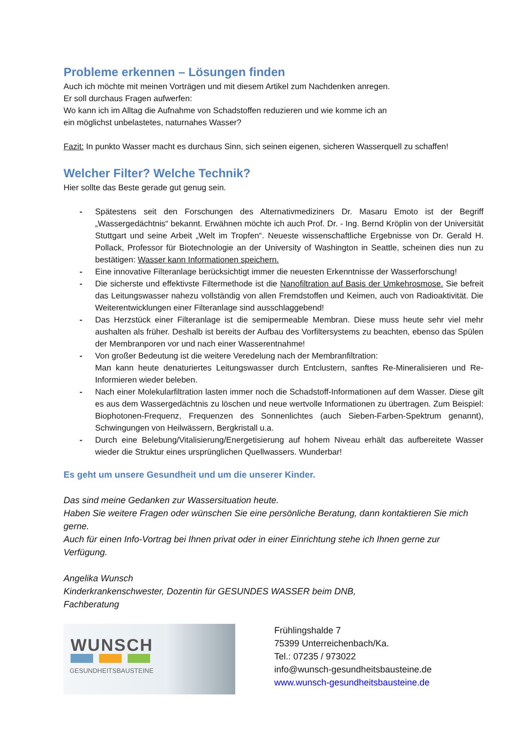Probleme erkennen – Lösungen finden
Auch ich möchte mit meinen Vorträgen und mit diesem Artikel zum Nachdenken anregen.
Er soll durchaus Fragen aufwerfen:
Wo kann ich im Alltag die Aufnahme von Schadstoffen reduzieren und wie komme ich an
ein möglichst unbelastetes, naturnahes Wasser?
Fazit: In punkto Wasser macht es durchaus Sinn, sich seinen eigenen, sicheren Wasserquell zu schaffen!
Welcher Filter? Welche Technik?
Hier sollte das Beste gerade gut genug sein.
- Spätestens seit den Forschungen des Alternativmediziners Dr. Masaru Emoto ist der Begriff „Wassergedächtnis“ bekannt. Erwähnen möchte ich auch Prof. Dr. - Ing. Bernd Kröplin von der Universität Stuttgart und seine Arbeit „Welt im Tropfen“. Neueste wissenschaftliche Ergebnisse von Dr. Gerald H. Pollack, Professor für Biotechnologie an der University of Washington in Seattle, scheinen dies nun zu bestätigen: Wasser kann Informationen speichern.
- Eine innovative Filteranlage berücksichtigt immer die neuesten Erkenntnisse der Wasserforschung!
- Die sicherste und effektivste Filtermethode ist die Nanofiltration auf Basis der Umkehrosmose. Sie befreit das Leitungswasser nahezu vollständig von allen Fremdstoffen und Keimen, auch von Radioaktivität. Die Weiterentwicklungen einer Filteranlage sind ausschlaggebend!
- Das Herzstück einer Filteranlage ist die semipermeable Membran. Diese muss heute sehr viel mehr aushalten als früher. Deshalb ist bereits der Aufbau des Vorfiltersystems zu beachten, ebenso das Spülen der Membranporen vor und nach einer Wasserentnahme!
- Von großer Bedeutung ist die weitere Veredelung nach der Membranfiltration:
Man kann heute denaturiertes Leitungswasser durch Entclustern, sanftes Re-Mineralisieren und Re-Informieren wieder beleben.
- Nach einer Molekularfiltration lasten immer noch die Schadstoff-Informationen auf dem Wasser. Diese gilt es aus dem Wassergedächtnis zu löschen und neue wertvolle Informationen zu übertragen. Zum Beispiel: Biophotonen-Frequenz, Frequenzen des Sonnenlichtes (auch Sieben-Farben-Spektrum genannt), Schwingungen von Heilwässern, Bergkristall u.a.
- Durch eine Belebung/Vitalisierung/Energetisierung auf hohem Niveau erhält das aufbereitete Wasser wieder die Struktur eines ursprünglichen Quellwassers. Wunderbar!
Es geht um unsere Gesundheit und um die unserer Kinder.
Das sind meine Gedanken zur Wassersituation heute.
Haben Sie weitere Fragen oder wünschen Sie eine persönliche Beratung, dann kontaktieren Sie mich gerne.
Auch für einen Info-Vortrag bei Ihnen privat oder in einer Einrichtung stehe ich Ihnen gerne zur Verfügung.
Angelika Wunsch
Kinderkrankenschwester, Dozentin für GESUNDES WASSER beim DNB,
Fachberatung
WUNSCH
GESUNDHEITSBAUSTEINE
Frühlingshalde 7
75399 Unterreichenbach/Ka.
Tel.: 07235 / 973022
info@wunsch-gesundheitsbausteine.de
www.wunsch-gesundheitsbausteine.de